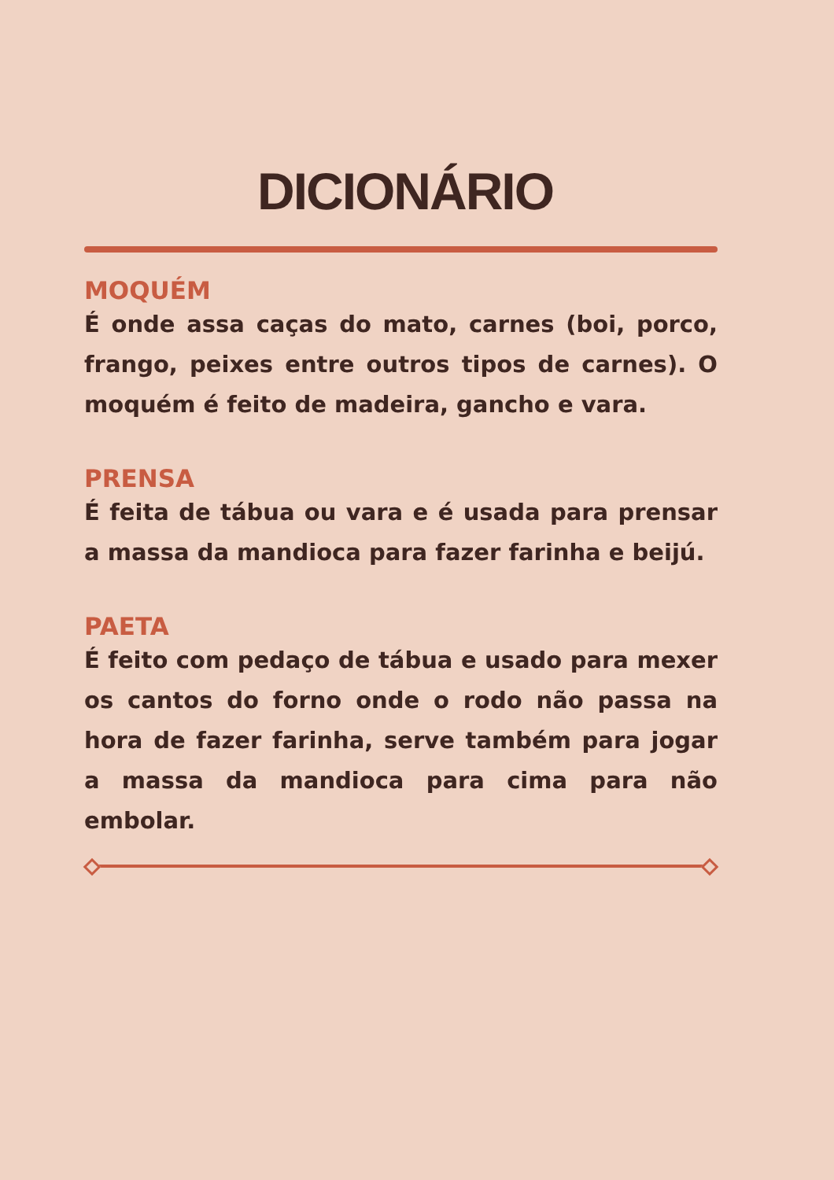DICIONÁRIO
MOQUÉM
É onde assa caças do mato, carnes (boi, porco, frango, peixes entre outros tipos de carnes). O moquém é feito de madeira, gancho e vara.
PRENSA
É feita de tábua ou vara e é usada para prensar a massa da mandioca para fazer farinha e beijú.
PAETA
É feito com pedaço de tábua e usado para mexer os cantos do forno onde o rodo não passa na hora de fazer farinha, serve também para jogar a massa da mandioca para cima para não embolar.